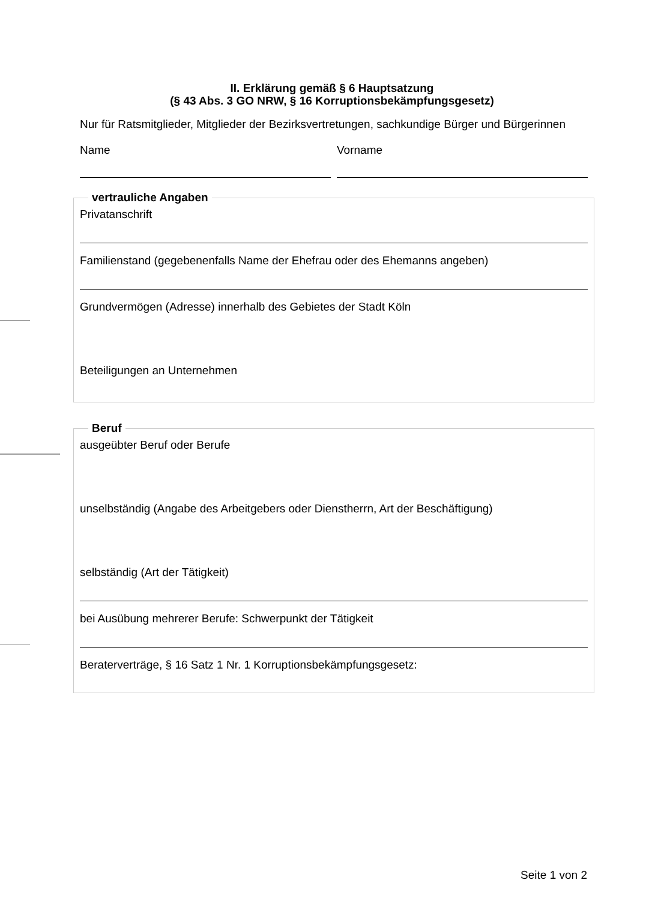II. Erklärung gemäß § 6 Hauptsatzung
(§ 43 Abs. 3 GO NRW, § 16 Korruptionsbekämpfungsgesetz)
Nur für Ratsmitglieder, Mitglieder der Bezirksvertretungen, sachkundige Bürger und Bürgerinnen
Name Vorname
vertrauliche Angaben
Privatanschrift
Familienstand (gegebenenfalls Name der Ehefrau oder des Ehemanns angeben)
Grundvermögen (Adresse) innerhalb des Gebietes der Stadt Köln
Beteiligungen an Unternehmen
Beruf
ausgeübter Beruf oder Berufe
unselbständig (Angabe des Arbeitgebers oder Dienstherrn, Art der Beschäftigung)
selbständig (Art der Tätigkeit)
bei Ausübung mehrerer Berufe: Schwerpunkt der Tätigkeit
Beraterverträge, § 16 Satz 1 Nr. 1 Korruptionsbekämpfungsgesetz:
Seite 1 von 2